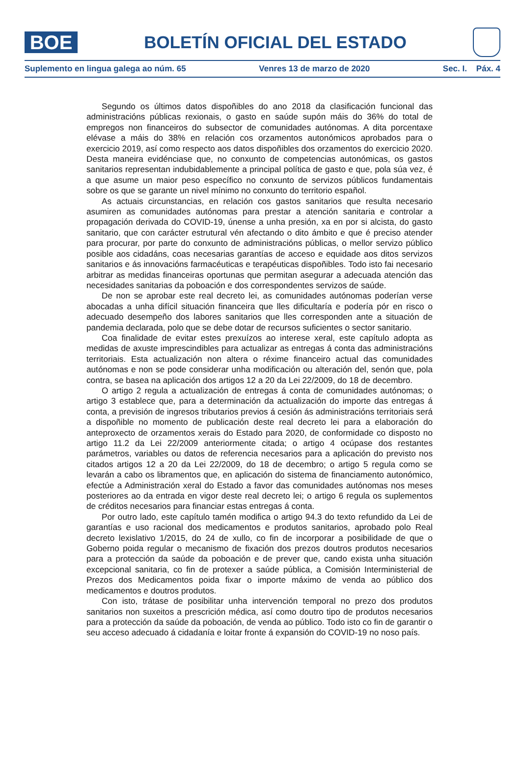BOE
BOLETÍN OFICIAL DEL ESTADO
Suplemento en lingua galega ao núm. 65 Venres 13 de marzo de 2020 Sec. I. Páx. 4
Segundo os últimos datos dispoñibles do ano 2018 da clasificación funcional das administracións públicas rexionais, o gasto en saúde supón máis do 36% do total de empregos non financeiros do subsector de comunidades autónomas. A dita porcentaxe elévase a máis do 38% en relación cos orzamentos autonómicos aprobados para o exercicio 2019, así como respecto aos datos dispoñibles dos orzamentos do exercicio 2020. Desta maneira evidénciase que, no conxunto de competencias autonómicas, os gastos sanitarios representan indubidablemente a principal política de gasto e que, pola súa vez, é a que asume un maior peso específico no conxunto de servizos públicos fundamentais sobre os que se garante un nivel mínimo no conxunto do territorio español.
As actuais circunstancias, en relación cos gastos sanitarios que resulta necesario asumiren as comunidades autónomas para prestar a atención sanitaria e controlar a propagación derivada do COVID-19, únense a unha presión, xa en por si alcista, do gasto sanitario, que con carácter estrutural vén afectando o dito ámbito e que é preciso atender para procurar, por parte do conxunto de administracións públicas, o mellor servizo público posible aos cidadáns, coas necesarias garantías de acceso e equidade aos ditos servizos sanitarios e ás innovacións farmacéuticas e terapéuticas dispoñibles. Todo isto fai necesario arbitrar as medidas financeiras oportunas que permitan asegurar a adecuada atención das necesidades sanitarias da poboación e dos correspondentes servizos de saúde.
De non se aprobar este real decreto lei, as comunidades autónomas poderían verse abocadas a unha difícil situación financeira que lles dificultaría e podería pór en risco o adecuado desempeño dos labores sanitarios que lles corresponden ante a situación de pandemia declarada, polo que se debe dotar de recursos suficientes o sector sanitario.
Coa finalidade de evitar estes prexuízos ao interese xeral, este capítulo adopta as medidas de axuste imprescindibles para actualizar as entregas á conta das administracións territoriais. Esta actualización non altera o réxime financeiro actual das comunidades autónomas e non se pode considerar unha modificación ou alteración del, senón que, pola contra, se basea na aplicación dos artigos 12 a 20 da Lei 22/2009, do 18 de decembro.
O artigo 2 regula a actualización de entregas á conta de comunidades autónomas; o artigo 3 establece que, para a determinación da actualización do importe das entregas á conta, a previsión de ingresos tributarios previos á cesión ás administracións territoriais será a dispoñible no momento de publicación deste real decreto lei para a elaboración do anteproxecto de orzamentos xerais do Estado para 2020, de conformidade co disposto no artigo 11.2 da Lei 22/2009 anteriormente citada; o artigo 4 ocúpase dos restantes parámetros, variables ou datos de referencia necesarios para a aplicación do previsto nos citados artigos 12 a 20 da Lei 22/2009, do 18 de decembro; o artigo 5 regula como se levarán a cabo os libramentos que, en aplicación do sistema de financiamento autonómico, efectúe a Administración xeral do Estado a favor das comunidades autónomas nos meses posteriores ao da entrada en vigor deste real decreto lei; o artigo 6 regula os suplementos de créditos necesarios para financiar estas entregas á conta.
Por outro lado, este capítulo tamén modifica o artigo 94.3 do texto refundido da Lei de garantías e uso racional dos medicamentos e produtos sanitarios, aprobado polo Real decreto lexislativo 1/2015, do 24 de xullo, co fin de incorporar a posibilidade de que o Goberno poida regular o mecanismo de fixación dos prezos doutros produtos necesarios para a protección da saúde da poboación e de prever que, cando exista unha situación excepcional sanitaria, co fin de protexer a saúde pública, a Comisión Interministerial de Prezos dos Medicamentos poida fixar o importe máximo de venda ao público dos medicamentos e doutros produtos.
Con isto, trátase de posibilitar unha intervención temporal no prezo dos produtos sanitarios non suxeitos a prescrición médica, así como doutro tipo de produtos necesarios para a protección da saúde da poboación, de venda ao público. Todo isto co fin de garantir o seu acceso adecuado á cidadanía e loitar fronte á expansión do COVID-19 no noso país.